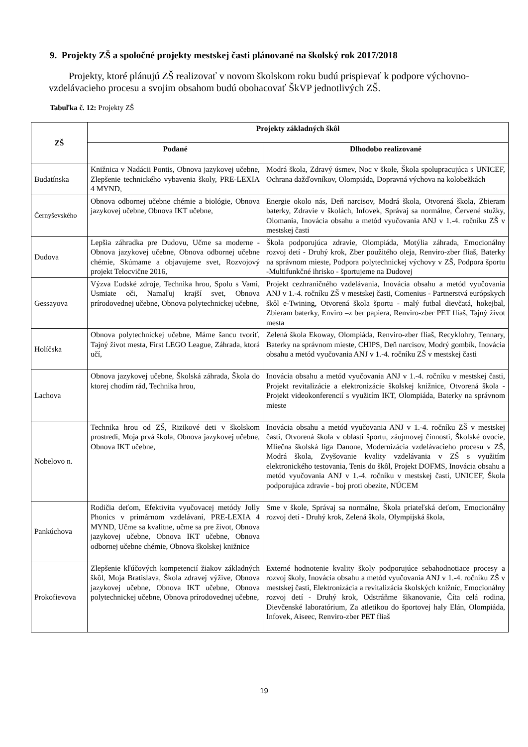9. Projekty ZŠ a spoločné projekty mestskej časti plánované na školský rok 2017/2018
Projekty, ktoré plánujú ZŠ realizovať v novom školskom roku budú prispievať k podpore výchovno-vzdelávacieho procesu a svojim obsahom budú obohacovať ŠkVP jednotlivých ZŠ.
Tabuľka č. 12: Projekty ZŠ
| ZŠ | Projekty základných škôl | |
| --- | --- | --- |
| | Podané | Dlhodobo realizované |
| Budatínska | Knižnica v Nadácii Pontis, Obnova jazykovej učebne, Zlepšenie technického vybavenia školy, PRE-LEXIA 4 MYND, | Modrá škola, Zdravý úsmev, Noc v škole, Škola spolupracujúca s UNICEF, Ochrana dažďovníkov, Olompiáda, Dopravná výchova na kolobežkách |
| Černyševského | Obnova odbornej učebne chémie a biológie, Obnova jazykovej učebne, Obnova IKT učebne, | Energie okolo nás, Deň narcisov, Modrá škola, Otvorená škola, Zbieram baterky, Zdravie v školách, Infovek, Správaj sa normálne, Červené stužky, Olomania, Inovácia obsahu a metód vyučovania ANJ v 1.-4. ročníku ZŠ v mestskej časti |
| Dudova | Lepšia záhradka pre Dudovu, Učme sa moderne - Obnova jazykovej učebne, Obnova odbornej učebne chémie, Skúmame a objavujeme svet, Rozvojový projekt Telocvične 2016, | Škola podporujúca zdravie, Olompiáda, Motýlia záhrada, Emocionálny rozvoj detí - Druhý krok, Zber použitého oleja, Renviro-zber fliaš, Baterky na správnom mieste, Podpora polytechnickej výchovy v ZŠ, Podpora športu -Multifunkčné ihrisko - športujeme na Dudovej |
| Gessayova | Výzva Ľudské zdroje, Technika hrou, Spolu s Vami, Usmiate oči, Namaľuj krajší svet, Obnova prírodovednej učebne, Obnova polytechnickej učebne, | Projekt cezhraničného vzdelávania, Inovácia obsahu a metód vyučovania ANJ v 1.-4. ročníku ZŠ v mestskej časti, Comenius - Partnerstvá európskych škôl e-Twining, Otvorená škola športu - malý futbal dievčatá, hokejbal, Zbieram baterky, Enviro –z ber papiera, Renviro-zber PET fliaš, Tajný život mesta |
| Holíčska | Obnova polytechnickej učebne, Máme šancu tvoriť, Tajný život mesta, First LEGO League, Záhrada, ktorá učí, | Zelená škola Ekoway, Olompiáda, Renviro-zber fliaš, Recyklohry, Tennary, Baterky na správnom mieste, CHIPS, Deň narcisov, Modrý gombík, Inovácia obsahu a metód vyučovania ANJ v 1.-4. ročníku ZŠ v mestskej časti |
| Lachova | Obnova jazykovej učebne, Školská záhrada, Škola do ktorej chodím rád, Technika hrou, | Inovácia obsahu a metód vyučovania ANJ v 1.-4. ročníku v mestskej časti, Projekt revitalizácie a elektronizácie školskej knižnice, Otvorená škola - Projekt videokonferencií s využitím IKT, Olompiáda, Baterky na správnom mieste |
| Nobelovo n. | Technika hrou od ZŠ, Rizikové deti v školskom prostredí, Moja prvá škola, Obnova jazykovej učebne, Obnova IKT učebne, | Inovácia obsahu a metód vyučovania ANJ v 1.-4. ročníku ZŠ v mestskej časti, Otvorená škola v oblasti športu, záujmovej činnosti, Školské ovocie, Mliečna školská liga Danone, Modernizácia vzdelávacieho procesu v ZŠ, Modrá škola, Zvyšovanie kvality vzdelávania v ZŠ s využitím elektronického testovania, Tenis do škôl, Projekt DOFMS, Inovácia obsahu a metód vyučovania ANJ v 1.-4. ročníku v mestskej časti, UNICEF, Škola podporujúca zdravie - boj proti obezite, NÚCEM |
| Pankúchova | Rodičia deťom, Efektivita vyučovacej metódy Jolly Phonics v primárnom vzdelávaní, PRE-LEXIA 4 MYND, Učme sa kvalitne, učme sa pre život, Obnova jazykovej učebne, Obnova IKT učebne, Obnova odbornej učebne chémie, Obnova školskej knižnice | Sme v škole, Správaj sa normálne, Škola priateľská deťom, Emocionálny rozvoj detí - Druhý krok, Zelená škola, Olympijská škola, |
| Prokofievova | Zlepšenie kľúčových kompetencií žiakov základných škôl, Moja Bratislava, Škola zdravej výžive, Obnova jazykovej učebne, Obnova IKT učebne, Obnova polytechnickej učebne, Obnova prírodovednej učebne, | Externé hodnotenie kvality školy podporujúce sebahodnotiace procesy a rozvoj školy, Inovácia obsahu a metód vyučovania ANJ v 1.-4. ročníku ZŠ v mestskej časti, Elektronizácia a revitalizácia školských knižníc, Emocionálny rozvoj detí - Druhý krok, Odstráňme šikanovanie, Číta celá rodina, Dievčenské laboratórium, Za atletikou do športovej haly Elán, Olompiáda, Infovek, Aiseec, Renviro-zber PET fliaš |
19